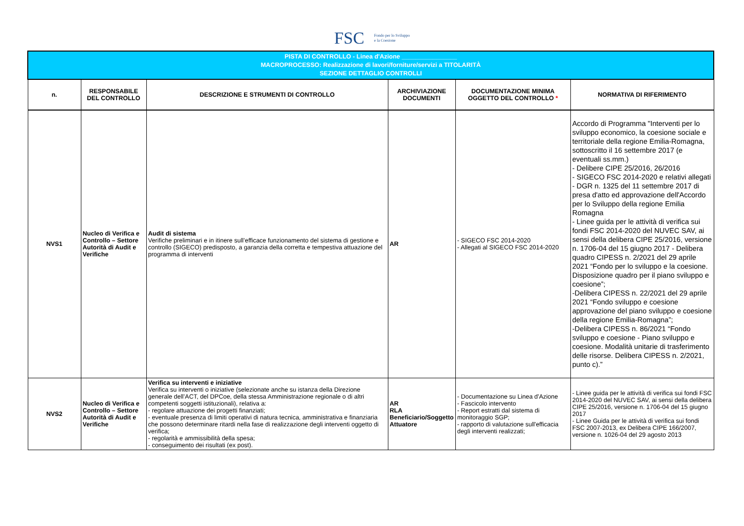FSC Fondo per lo Sviluppo
e la Coesione
| PISTA DI CONTROLLO - Linea d'Azione ________________ MACROPROCESSO: Realizzazione di lavori/forniture/servizi a TITOLARITÀ SEZIONE DETTAGLIO CONTROLLI | | | | | |
| n. | RESPONSABILE DEL CONTROLLO | DESCRIZIONE E STRUMENTI DI CONTROLLO | ARCHIVIAZIONE DOCUMENTI | DOCUMENTAZIONE MINIMA OGGETTO DEL CONTROLLO * | NORMATIVA DI RIFERIMENTO |
| NVS1 | Nucleo di Verifica e Controllo – Settore Autorità di Audit e Verifiche | Audit di sistema Verifiche preliminari e in itinere sull’efficace funzionamento del sistema di gestione e controllo (SIGECO) predisposto, a garanzia della corretta e tempestiva attuazione del programma di interventi | AR | - SIGECO FSC 2014-2020 - Allegati al SIGECO FSC 2014-2020 | Accordo di Programma "Interventi per lo sviluppo economico, la coesione sociale e territoriale della regione Emilia-Romagna, sottoscritto il 16 settembre 2017 (e eventuali ss.mm.) - Delibere CIPE 25/2016, 26/2016 - SIGECO FSC 2014-2020 e relativi allegati - DGR n. 1325 del 11 settembre 2017 di presa d'atto ed approvazione dell'Accordo per lo Sviluppo della regione Emilia Romagna - Linee guida per le attività di verifica sui fondi FSC 2014-2020 del NUVEC SAV, ai sensi della delibera CIPE 25/2016, versione n. 1706-04 del 15 giugno 2017 - Delibera quadro CIPESS n. 2/2021 del 29 aprile 2021 “Fondo per lo sviluppo e la coesione. Disposizione quadro per il piano sviluppo e coesione”; -Delibera CIPESS n. 22/2021 del 29 aprile 2021 “Fondo sviluppo e coesione approvazione del piano sviluppo e coesione della regione Emilia-Romagna”; -Delibera CIPESS n. 86/2021 “Fondo sviluppo e coesione - Piano sviluppo e coesione. Modalità unitarie di trasferimento delle risorse. Delibera CIPESS n. 2/2021, punto c).” |
| NVS2 | Nucleo di Verifica e Controllo – Settore Autorità di Audit e Verifiche | Verifica su interventi e iniziative Verifica su interventi o iniziative (selezionate anche su istanza della Direzione generale dell’ACT, del DPCoe, della stessa Amministrazione regionale o di altri competenti soggetti istituzionali), relativa a: - regolare attuazione dei progetti finanziati; - eventuale presenza di limiti operativi di natura tecnica, amministrativa e finanziaria che possono determinare ritardi nella fase di realizzazione degli interventi oggetto di verifica; - regolarità e ammissibilità della spesa; - conseguimento dei risultati (ex post). | AR RLA Beneficiario/Soggetto Attuatore | - Documentazione su Linea d'Azione - Fascicolo intervento - Report estratti dal sistema di monitoraggio SGP; - rapporto di valutazione sull'efficacia degli interventi realizzati; | - Linee guida per le attività di verifica sui fondi FSC 2014-2020 del NUVEC SAV, ai sensi della delibera CIPE 25/2016, versione n. 1706-04 del 15 giugno 2017 - Linee Guida per le attività di verifica sui fondi FSC 2007-2013, ex Delibera CIPE 166/2007, versione n. 1026-04 del 29 agosto 2013 |